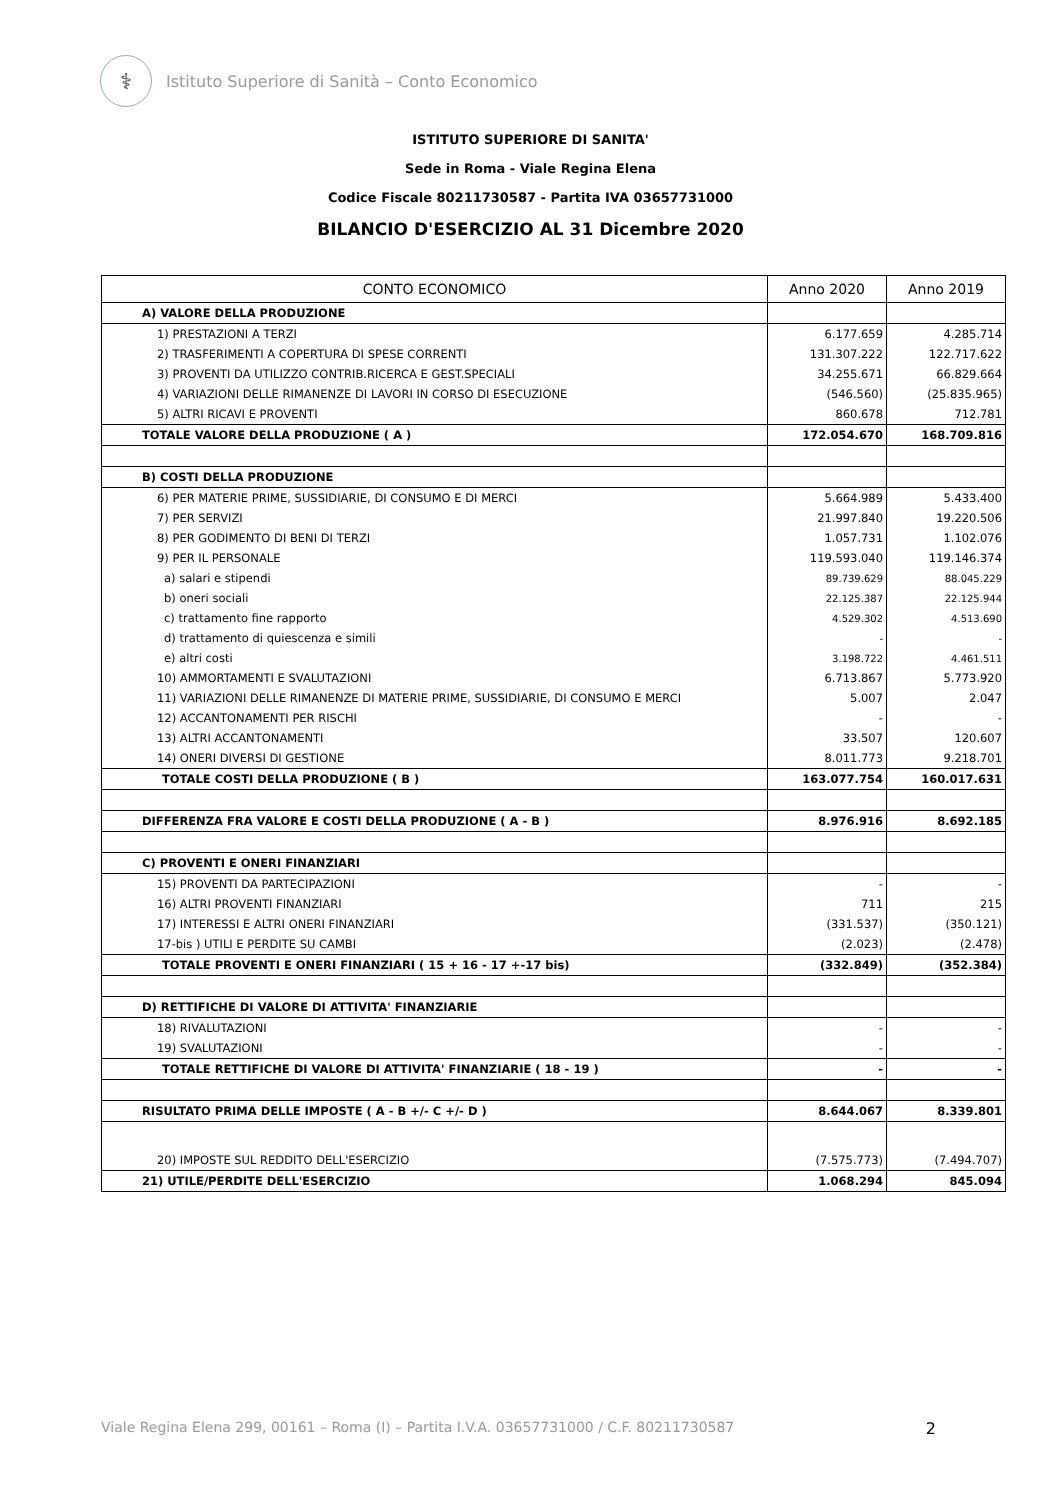⚕
Istituto Superiore di Sanità – Conto Economico
ISTITUTO SUPERIORE DI SANITA'
Sede in Roma - Viale Regina Elena
Codice Fiscale 80211730587 - Partita IVA 03657731000
BILANCIO D'ESERCIZIO AL 31 Dicembre 2020
| CONTO ECONOMICO | Anno 2020 | Anno 2019 |
| --- | --- | --- |
| A) VALORE DELLA PRODUZIONE | | |
| 1) PRESTAZIONI A TERZI | 6.177.659 | 4.285.714 |
| 2) TRASFERIMENTI A COPERTURA DI SPESE CORRENTI | 131.307.222 | 122.717.622 |
| 3) PROVENTI DA UTILIZZO CONTRIB.RICERCA E GEST.SPECIALI | 34.255.671 | 66.829.664 |
| 4) VARIAZIONI DELLE RIMANENZE DI LAVORI IN CORSO DI ESECUZIONE | (546.560) | (25.835.965) |
| 5) ALTRI RICAVI E PROVENTI | 860.678 | 712.781 |
| TOTALE VALORE DELLA PRODUZIONE ( A ) | 172.054.670 | 168.709.816 |
| B) COSTI DELLA PRODUZIONE | | |
| 6) PER MATERIE PRIME, SUSSIDIARIE, DI CONSUMO E DI MERCI | 5.664.989 | 5.433.400 |
| 7) PER SERVIZI | 21.997.840 | 19.220.506 |
| 8) PER GODIMENTO DI BENI DI TERZI | 1.057.731 | 1.102.076 |
| 9) PER IL PERSONALE | 119.593.040 | 119.146.374 |
| a) salari e stipendi | 89.739.629 | 88.045.229 |
| b) oneri sociali | 22.125.387 | 22.125.944 |
| c) trattamento fine rapporto | 4.529.302 | 4.513.690 |
| d) trattamento di quiescenza e simili | - | - |
| e) altri costi | 3.198.722 | 4.461.511 |
| 10) AMMORTAMENTI E SVALUTAZIONI | 6.713.867 | 5.773.920 |
| 11) VARIAZIONI DELLE RIMANENZE DI MATERIE PRIME, SUSSIDIARIE, DI CONSUMO E MERCI | 5.007 | 2.047 |
| 12) ACCANTONAMENTI PER RISCHI | - | - |
| 13) ALTRI ACCANTONAMENTI | 33.507 | 120.607 |
| 14) ONERI DIVERSI DI GESTIONE | 8.011.773 | 9.218.701 |
| TOTALE COSTI DELLA PRODUZIONE ( B ) | 163.077.754 | 160.017.631 |
| DIFFERENZA FRA VALORE E COSTI DELLA PRODUZIONE ( A - B ) | 8.976.916 | 8.692.185 |
| C) PROVENTI E ONERI FINANZIARI | | |
| 15) PROVENTI DA PARTECIPAZIONI | - | - |
| 16) ALTRI PROVENTI FINANZIARI | 711 | 215 |
| 17) INTERESSI E ALTRI ONERI FINANZIARI | (331.537) | (350.121) |
| 17-bis ) UTILI E PERDITE SU CAMBI | (2.023) | (2.478) |
| TOTALE PROVENTI E ONERI FINANZIARI ( 15 + 16 - 17 +-17 bis) | (332.849) | (352.384) |
| D) RETTIFICHE DI VALORE DI ATTIVITA' FINANZIARIE | | |
| 18) RIVALUTAZIONI | - | - |
| 19) SVALUTAZIONI | - | - |
| TOTALE RETTIFICHE DI VALORE DI ATTIVITA' FINANZIARIE ( 18 - 19 ) | - | - |
| RISULTATO PRIMA DELLE IMPOSTE ( A - B +/- C +/- D ) | 8.644.067 | 8.339.801 |
| 20) IMPOSTE SUL REDDITO DELL'ESERCIZIO | (7.575.773) | (7.494.707) |
| 21) UTILE/PERDITE DELL'ESERCIZIO | 1.068.294 | 845.094 |
Viale Regina Elena 299, 00161 – Roma (I) – Partita I.V.A. 03657731000 / C.F. 80211730587 2